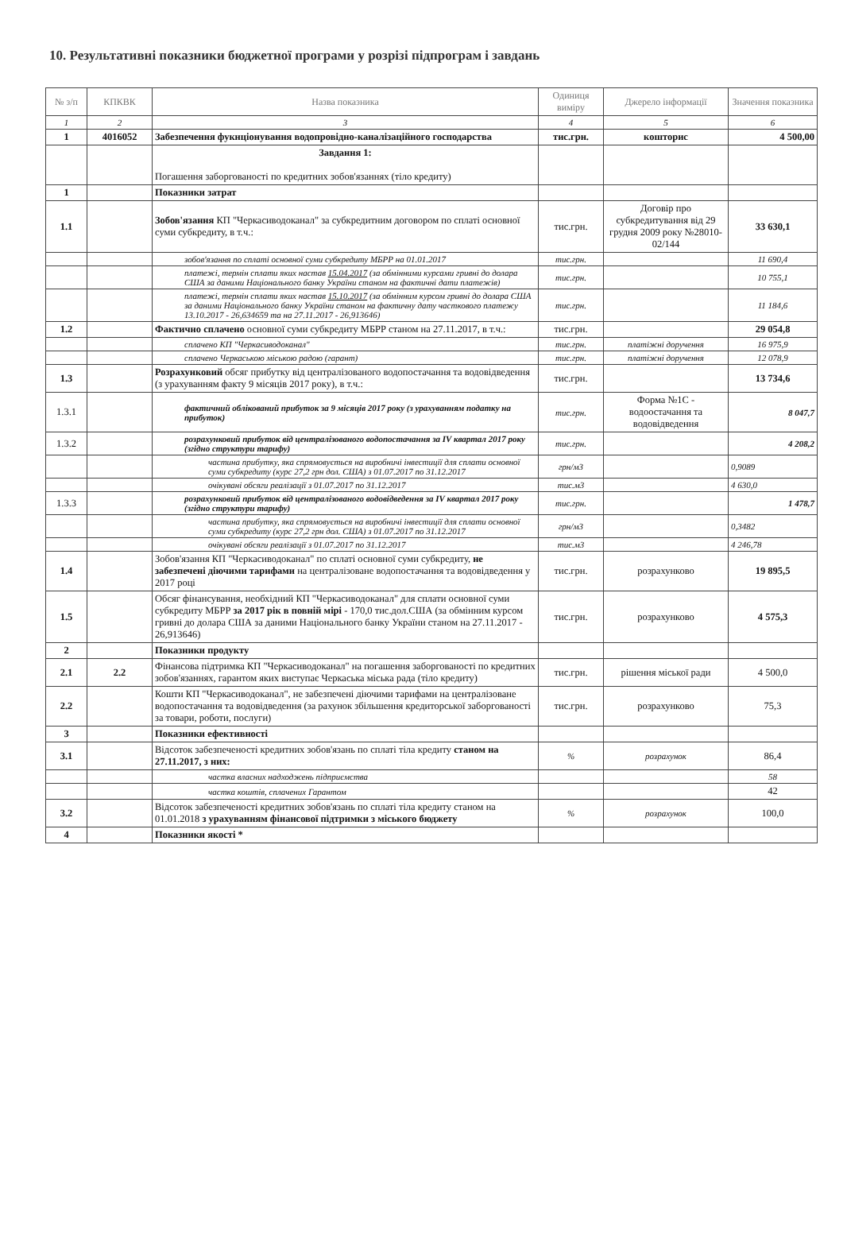10. Результативні показники бюджетної програми у розрізі підпрограм і завдань
| № з/п | КПКВК | Назва показника | Одиниця виміру | Джерело інформації | Значення показника |
| --- | --- | --- | --- | --- | --- |
| 1 | 2 | 3 | 4 | 5 | 6 |
| 1 | 4016052 | Забезпечення фукнціонування водопровідно-каналізаційного господарства | тис.грн. | кошторис | 4 500,00 |
| | | Завдання 1: Погашення заборгованості по кредитних зобов'язаннях (тіло кредиту) | | | |
| 1 | | Показники затрат | | | |
| 1.1 | | Зобов'язання КП "Черкасиводоканал" за субкредитним договором по сплаті основної суми субкредиту, в т.ч.: | тис.грн. | Договір про субкредитування від 29 грудня 2009 року №28010-02/144 | 33 630,1 |
| | | зобов'язання по сплаті основної суми субкредиту МБРР на 01.01.2017 | тис.грн. | | 11 690,4 |
| | | платежі, термін сплати яких настав 15.04.2017 (за обмінними курсами гривні до долара США за даними Національного банку України станом на фактичні дати платежів) | тис.грн. | | 10 755,1 |
| | | платежі, термін сплати яких настав 15.10.2017 (за обмінним курсом гривні до долара США за даними Національного банку України станом на фактичну дату часткового платежу 13.10.2017 - 26,634659 та на 27.11.2017 - 26,913646) | тис.грн. | | 11 184,6 |
| 1.2 | | Фактично сплачено основної суми субкредиту МБРР станом на 27.11.2017, в т.ч.: | тис.грн. | | 29 054,8 |
| | | сплачено КП "Черкасиводоканал" | тис.грн. | платіжні доручення | 16 975,9 |
| | | сплачено Черкаською міською радою (гарант) | тис.грн. | платіжні доручення | 12 078,9 |
| 1.3 | | Розрахунковий обсяг прибутку від централізованого водопостачання та водовідведення (з урахуванням факту 9 місяців 2017 року), в т.ч.: | тис.грн. | | 13 734,6 |
| 1.3.1 | | фактичний облікований прибуток за 9 місяців 2017 року (з урахуванням податку на прибуток) | тис.грн. | Форма №1С - водоостачання та водовідведення | 8 047,7 |
| 1.3.2 | | розрахунковий прибуток від централізованого водопостачання за IV квартал 2017 року (згідно структури тарифу) | тис.грн. | | 4 208,2 |
| | | частина прибутку, яка спрямовується на виробничі інвестиції для сплати основної суми субкредиту (курс 27,2 грн дол. США) з 01.07.2017 по 31.12.2017 | грн/м3 | | 0,9089 |
| | | очікувані обсяги реалізації з 01.07.2017 по 31.12.2017 | тис.м3 | | 4 630,0 |
| 1.3.3 | | розрахунковий прибуток від централізованого водовідведення за IV квартал 2017 року (згідно структури тарифу) | тис.грн. | | 1 478,7 |
| | | частина прибутку, яка спрямовується на виробничі інвестиції для сплати основної суми субкредиту (курс 27,2 грн дол. США) з 01.07.2017 по 31.12.2017 | грн/м3 | | 0,3482 |
| | | очікувані обсяги реалізації з 01.07.2017 по 31.12.2017 | тис.м3 | | 4 246,78 |
| 1.4 | | Зобов'язання КП "Черкасиводоканал" по сплаті основної суми субкредиту, не забезпечені діючими тарифами на централізоване водопостачання та водовідведення у 2017 році | тис.грн. | розрахунково | 19 895,5 |
| 1.5 | | Обсяг фінансування, необхідний КП "Черкасиводоканал" для сплати основної суми субкредиту МБРР за 2017 рік в повній мірі - 170,0 тис.дол.США (за обмінним курсом гривні до долара США за даними Національного банку України станом на 27.11.2017 - 26,913646) | тис.грн. | розрахунково | 4 575,3 |
| 2 | | Показники продукту | | | |
| 2.1 | 2.2 | Фінансова підтримка КП "Черкасиводоканал" на погашення заборгованості по кредитних зобов'язаннях, гарантом яких виступає Черкаська міська рада (тіло кредиту) | тис.грн. | рішення міської ради | 4 500,0 |
| 2.2 | | Кошти КП "Черкасиводоканал", не забезпечені діючими тарифами на централізоване водопостачання та водовідведення (за рахунок збільшення кредиторської заборгованості за товари, роботи, послуги) | тис.грн. | розрахунково | 75,3 |
| 3 | | Показники ефективності | | | |
| 3.1 | | Відсоток забезпеченості кредитних зобов'язань по сплаті тіла кредиту станом на 27.11.2017, з них: | % | розрахунок | 86,4 |
| | | частка власних надходжень підприємства | | | 58 |
| | | частка коштів, сплачених Гарантом | | | 42 |
| 3.2 | | Відсоток забезпеченості кредитних зобов'язань по сплаті тіла кредиту станом на 01.01.2018 з урахуванням фінансової підтримки з міського бюджету | % | розрахунок | 100,0 |
| 4 | | Показники якості * | | | |